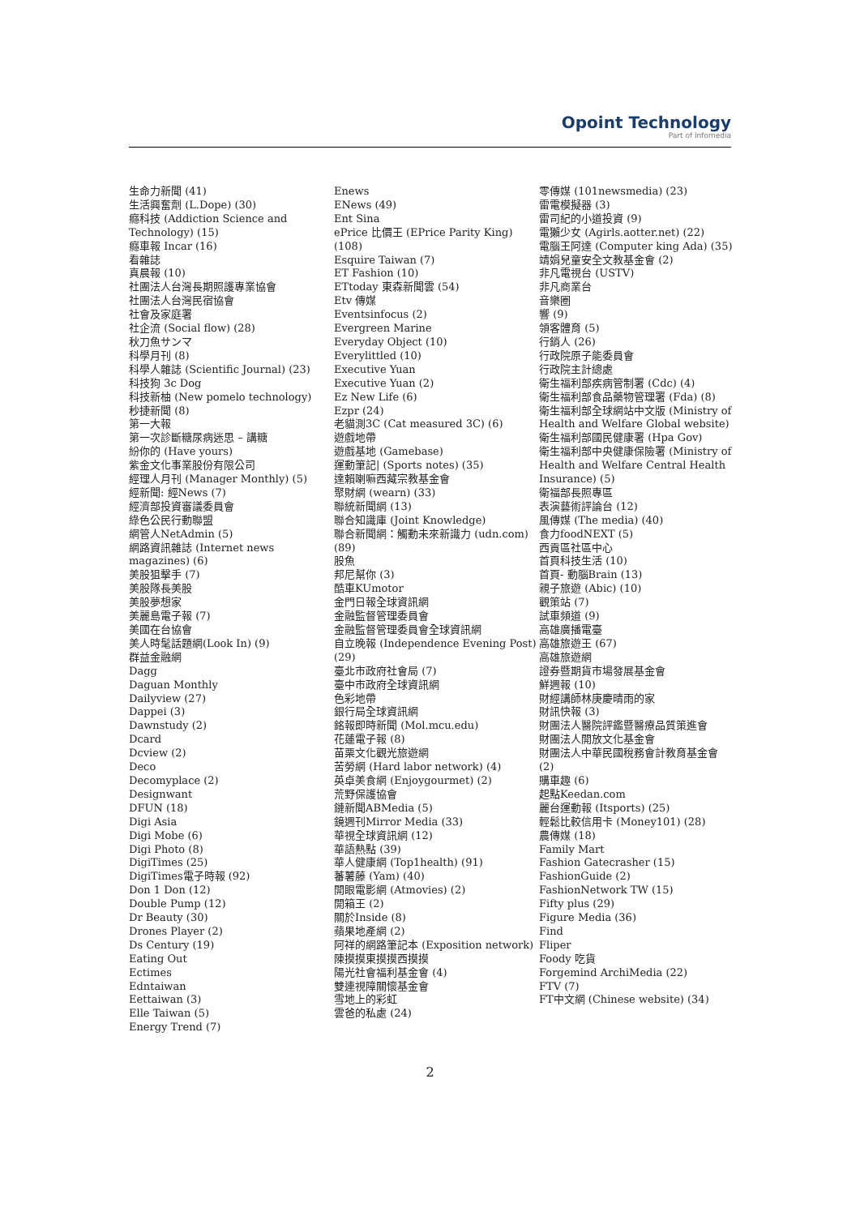Opoint Technology
Part of Infomedia
生命力新聞 (41)
生活興奮劑 (L.Dope) (30)
癮科技 (Addiction Science and Technology) (15)
癮車報 Incar (16)
看雜誌
真晨報 (10)
社團法人台灣長期照護專業協會
社團法人台灣民宿協會
社會及家庭署
社企流 (Social flow) (28)
秋刀魚サンマ
科學月刊 (8)
科學人雜誌 (Scientific Journal) (23)
科技狗 3c Dog
科技新柚 (New pomelo technology)
秒捷新聞 (8)
第一大報
第一次診斷糖尿病迷思 – 講糖
紛你的 (Have yours)
紫金文化事業股份有限公司
經理人月刊 (Manager Monthly) (5)
經新聞: 經News (7)
經濟部投資審議委員會
綠色公民行動聯盟
網管人NetAdmin (5)
網路資訊雜誌 (Internet news magazines) (6)
美股狙擊手 (7)
美股隊長美股
美股夢想家
美麗島電子報 (7)
美國在台協會
美人時髦話題網(Look In) (9)
群益金融網
Dagg
Daguan Monthly
Dailyview (27)
Dappei (3)
Dawnstudy (2)
Dcard
Dcview (2)
Deco
Decomyplace (2)
Designwant
DFUN (18)
Digi Asia
Digi Mobe (6)
Digi Photo (8)
DigiTimes (25)
DigiTimes電子時報 (92)
Don 1 Don (12)
Double Pump (12)
Dr Beauty (30)
Drones Player (2)
Ds Century (19)
Eating Out
Ectimes
Edntaiwan
Eettaiwan (3)
Elle Taiwan (5)
Energy Trend (7)
Enews
ENews (49)
Ent Sina
ePrice 比價王 (EPrice Parity King) (108)
Esquire Taiwan (7)
ET Fashion (10)
ETtoday 東森新聞雲 (54)
Etv 傳媒
Eventsinfocus (2)
Evergreen Marine
Everyday Object (10)
Everylittled (10)
Executive Yuan
Executive Yuan (2)
Ez New Life (6)
Ezpr (24)
老貓測3C (Cat measured 3C) (6)
遊戲地帶
遊戲基地 (Gamebase)
運動筆記| (Sports notes) (35)
達賴喇嘛西藏宗教基金會
聚財網 (wearn) (33)
聯統新聞網 (13)
聯合知識庫 (Joint Knowledge)
聯合新聞網：觸動未來新識力 (udn.com) (89)
股魚
邦尼幫你 (3)
酷車KUmotor
金門日報全球資訊網
金融監督管理委員會
金融監督管理委員會全球資訊網
自立晚報 (Independence Evening Post) (29)
臺北市政府社會局 (7)
臺中市政府全球資訊網
色彩地帶
銀行局全球資訊網
銘報即時新聞 (Mol.mcu.edu)
花蓮電子報 (8)
苗栗文化觀光旅遊網
苦勞網 (Hard labor network) (4)
英卓美食網 (Enjoygourmet) (2)
荒野保護協會
鏈新聞ABMedia (5)
鏡週刊Mirror Media (33)
華視全球資訊網 (12)
華語熱點 (39)
華人健康網 (Top1health) (91)
蕃薯藤 (Yam) (40)
開眼電影網 (Atmovies) (2)
開箱王 (2)
關於Inside (8)
蘋果地產網 (2)
阿祥的網路筆記本 (Exposition network)
陳摸摸東摸摸西摸摸
陽光社會福利基金會 (4)
雙連視障關懷基金會
雪地上的彩虹
雲爸的私處 (24)
零傳媒 (101newsmedia) (23)
雷電模擬器 (3)
雷司紀的小道投資 (9)
電獺少女 (Agirls.aotter.net) (22)
電腦王阿達 (Computer king Ada) (35)
靖娟兒童安全文教基金會 (2)
非凡電視台 (USTV)
非凡商業台
音樂圈
響 (9)
領客體育 (5)
行銷人 (26)
行政院原子能委員會
行政院主計總處
衛生福利部疾病管制署 (Cdc) (4)
衛生福利部食品藥物管理署 (Fda) (8)
衛生福利部全球網站中文版 (Ministry of Health and Welfare Global website)
衛生福利部國民健康署 (Hpa Gov)
衛生福利部中央健康保險署 (Ministry of Health and Welfare Central Health Insurance) (5)
衛福部長照專區
表演藝術評論台 (12)
風傳媒 (The media) (40)
食力foodNEXT (5)
西貢區社區中心
首頁科技生活 (10)
首頁- 動腦Brain (13)
親子旅遊 (Abic) (10)
觀策站 (7)
試車頻道 (9)
高雄廣播電臺
高雄旅遊王 (67)
高雄旅遊網
證券暨期貨市場發展基金會
鮮週報 (10)
財經講師林庚慶晴雨的家
財訊快報 (3)
財團法人醫院評鑑暨醫療品質策進會
財團法人開放文化基金會
財團法人中華民國稅務會計教育基金會 (2)
購車趣 (6)
起點Keedan.com
麗台運動報 (Itsports) (25)
輕鬆比較信用卡 (Money101) (28)
農傳媒 (18)
Family Mart
Fashion Gatecrasher (15)
FashionGuide (2)
FashionNetwork TW (15)
Fifty plus (29)
Figure Media (36)
Find
Fliper
Foody 吃貨
Forgemind ArchiMedia (22)
FTV (7)
FT中文網 (Chinese website) (34)
2